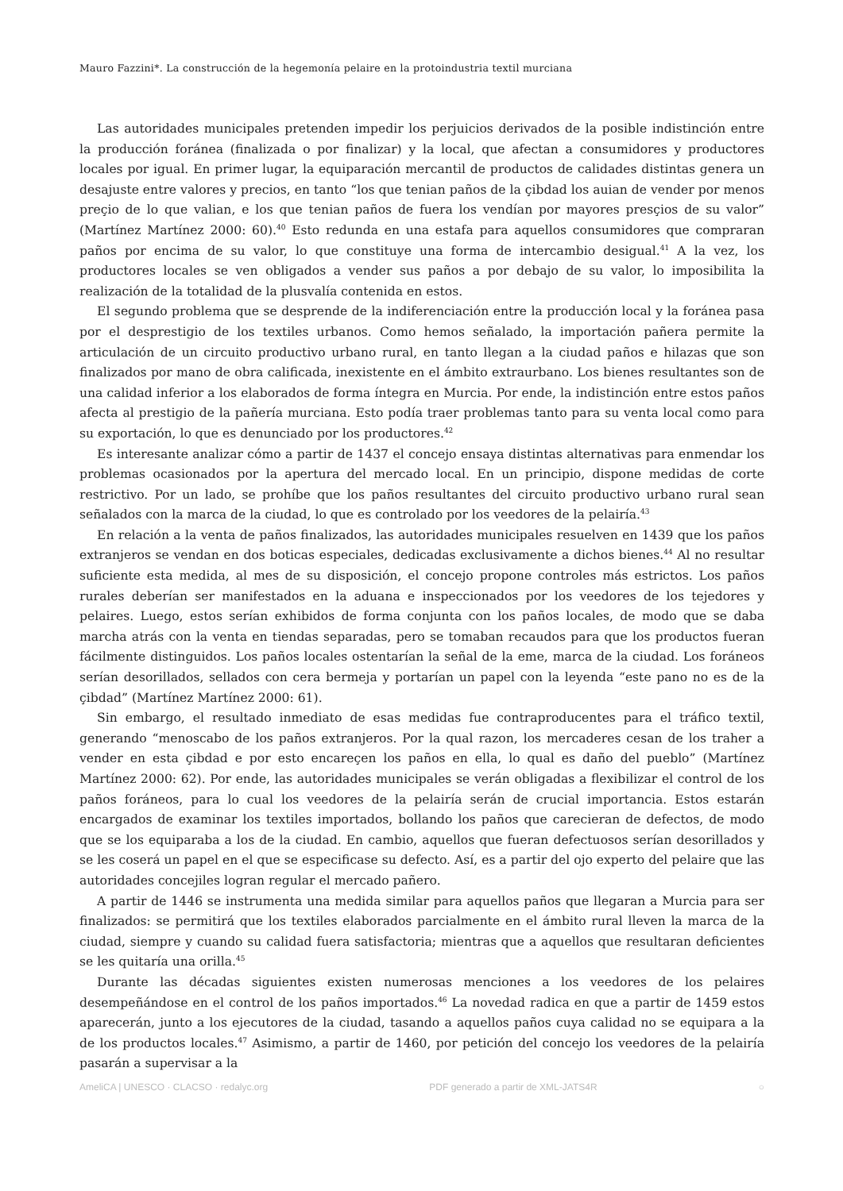Mauro Fazzini*. La construcción de la hegemonía pelaire en la protoindustria textil murciana
Las autoridades municipales pretenden impedir los perjuicios derivados de la posible indistinción entre la producción foránea (finalizada o por finalizar) y la local, que afectan a consumidores y productores locales por igual. En primer lugar, la equiparación mercantil de productos de calidades distintas genera un desajuste entre valores y precios, en tanto “los que tenian paños de la çibdad los auian de vender por menos preçio de lo que valian, e los que tenian paños de fuera los vendían por mayores presçios de su valor” (Martínez Martínez 2000: 60).<sup>40</sup> Esto redunda en una estafa para aquellos consumidores que compraran paños por encima de su valor, lo que constituye una forma de intercambio desigual.<sup>41</sup> A la vez, los productores locales se ven obligados a vender sus paños a por debajo de su valor, lo imposibilita la realización de la totalidad de la plusvalía contenida en estos.
El segundo problema que se desprende de la indiferenciación entre la producción local y la foránea pasa por el desprestigio de los textiles urbanos. Como hemos señalado, la importación pañera permite la articulación de un circuito productivo urbano rural, en tanto llegan a la ciudad paños e hilazas que son finalizados por mano de obra calificada, inexistente en el ámbito extraurbano. Los bienes resultantes son de una calidad inferior a los elaborados de forma íntegra en Murcia. Por ende, la indistinción entre estos paños afecta al prestigio de la pañería murciana. Esto podía traer problemas tanto para su venta local como para su exportación, lo que es denunciado por los productores.<sup>42</sup>
Es interesante analizar cómo a partir de 1437 el concejo ensaya distintas alternativas para enmendar los problemas ocasionados por la apertura del mercado local. En un principio, dispone medidas de corte restrictivo. Por un lado, se prohíbe que los paños resultantes del circuito productivo urbano rural sean señalados con la marca de la ciudad, lo que es controlado por los veedores de la pelairía.<sup>43</sup>
En relación a la venta de paños finalizados, las autoridades municipales resuelven en 1439 que los paños extranjeros se vendan en dos boticas especiales, dedicadas exclusivamente a dichos bienes.<sup>44</sup> Al no resultar suficiente esta medida, al mes de su disposición, el concejo propone controles más estrictos. Los paños rurales deberían ser manifestados en la aduana e inspeccionados por los veedores de los tejedores y pelaires. Luego, estos serían exhibidos de forma conjunta con los paños locales, de modo que se daba marcha atrás con la venta en tiendas separadas, pero se tomaban recaudos para que los productos fueran fácilmente distinguidos. Los paños locales ostentarían la señal de la eme, marca de la ciudad. Los foráneos serían desorillados, sellados con cera bermeja y portarían un papel con la leyenda “este pano no es de la çibdad” (Martínez Martínez 2000: 61).
Sin embargo, el resultado inmediato de esas medidas fue contraproducentes para el tráfico textil, generando “menoscabo de los paños extranjeros. Por la qual razon, los mercaderes cesan de los traher a vender en esta çibdad e por esto encareçen los paños en ella, lo qual es daño del pueblo” (Martínez Martínez 2000: 62). Por ende, las autoridades municipales se verán obligadas a flexibilizar el control de los paños foráneos, para lo cual los veedores de la pelairía serán de crucial importancia. Estos estarán encargados de examinar los textiles importados, bollando los paños que carecieran de defectos, de modo que se los equiparaba a los de la ciudad. En cambio, aquellos que fueran defectuosos serían desorillados y se les coserá un papel en el que se especificase su defecto. Así, es a partir del ojo experto del pelaire que las autoridades concejiles logran regular el mercado pañero.
A partir de 1446 se instrumenta una medida similar para aquellos paños que llegaran a Murcia para ser finalizados: se permitirá que los textiles elaborados parcialmente en el ámbito rural lleven la marca de la ciudad, siempre y cuando su calidad fuera satisfactoria; mientras que a aquellos que resultaran deficientes se les quitaría una orilla.<sup>45</sup>
Durante las décadas siguientes existen numerosas menciones a los veedores de los pelaires desempeñándose en el control de los paños importados.<sup>46</sup> La novedad radica en que a partir de 1459 estos aparecerán, junto a los ejecutores de la ciudad, tasando a aquellos paños cuya calidad no se equipara a la de los productos locales.<sup>47</sup> Asimismo, a partir de 1460, por petición del concejo los veedores de la pelairía pasarán a supervisar a la
AmeliCA | UNESCO · CLACSO · redalyc.org PDF generado a partir de XML-JATS4R ○